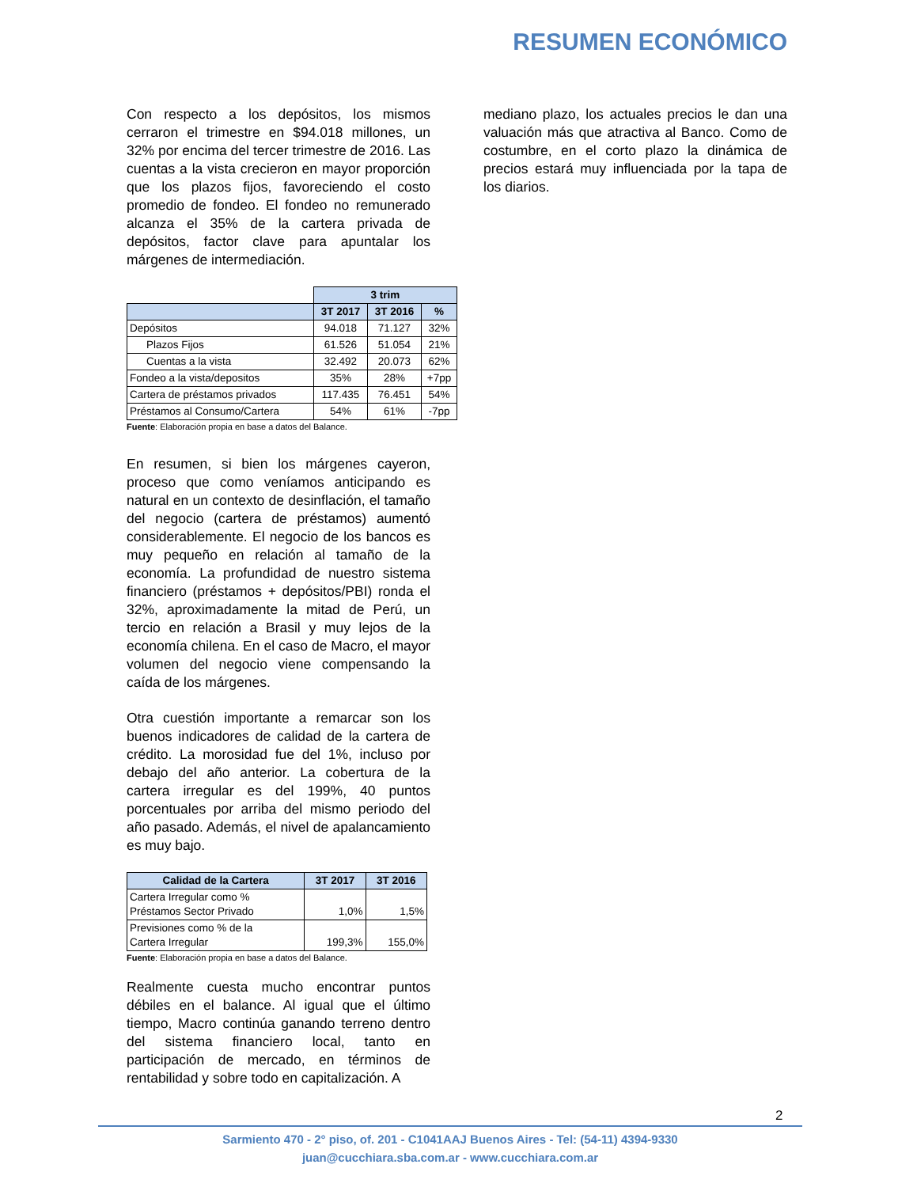RESUMEN ECONÓMICO
Con respecto a los depósitos, los mismos cerraron el trimestre en $94.018 millones, un 32% por encima del tercer trimestre de 2016. Las cuentas a la vista crecieron en mayor proporción que los plazos fijos, favoreciendo el costo promedio de fondeo. El fondeo no remunerado alcanza el 35% de la cartera privada de depósitos, factor clave para apuntalar los márgenes de intermediación.
| | 3 trim | | |
| | 3T 2017 | 3T 2016 | % |
| Depósitos | 94.018 | 71.127 | 32% |
| Plazos Fijos | 61.526 | 51.054 | 21% |
| Cuentas a la vista | 32.492 | 20.073 | 62% |
| Fondeo a la vista/depositos | 35% | 28% | +7pp |
| Cartera de préstamos privados | 117.435 | 76.451 | 54% |
| Préstamos al Consumo/Cartera | 54% | 61% | -7pp |
Fuente: Elaboración propia en base a datos del Balance.
En resumen, si bien los márgenes cayeron, proceso que como veníamos anticipando es natural en un contexto de desinflación, el tamaño del negocio (cartera de préstamos) aumentó considerablemente. El negocio de los bancos es muy pequeño en relación al tamaño de la economía. La profundidad de nuestro sistema financiero (préstamos + depósitos/PBI) ronda el 32%, aproximadamente la mitad de Perú, un tercio en relación a Brasil y muy lejos de la economía chilena. En el caso de Macro, el mayor volumen del negocio viene compensando la caída de los márgenes.
Otra cuestión importante a remarcar son los buenos indicadores de calidad de la cartera de crédito. La morosidad fue del 1%, incluso por debajo del año anterior. La cobertura de la cartera irregular es del 199%, 40 puntos porcentuales por arriba del mismo periodo del año pasado. Además, el nivel de apalancamiento es muy bajo.
| Calidad de la Cartera | 3T 2017 | 3T 2016 |
| --- | --- | --- |
| Cartera Irregular como % Préstamos Sector Privado | 1,0% | 1,5% |
| Previsiones como % de la Cartera Irregular | 199,3% | 155,0% |
Fuente: Elaboración propia en base a datos del Balance.
Realmente cuesta mucho encontrar puntos débiles en el balance. Al igual que el último tiempo, Macro continúa ganando terreno dentro del sistema financiero local, tanto en participación de mercado, en términos de rentabilidad y sobre todo en capitalización. A
mediano plazo, los actuales precios le dan una valuación más que atractiva al Banco. Como de costumbre, en el corto plazo la dinámica de precios estará muy influenciada por la tapa de los diarios.
2
Sarmiento 470 - 2° piso, of. 201 - C1041AAJ Buenos Aires - Tel: (54-11) 4394-9330
juan@cucchiara.sba.com.ar - www.cucchiara.com.ar